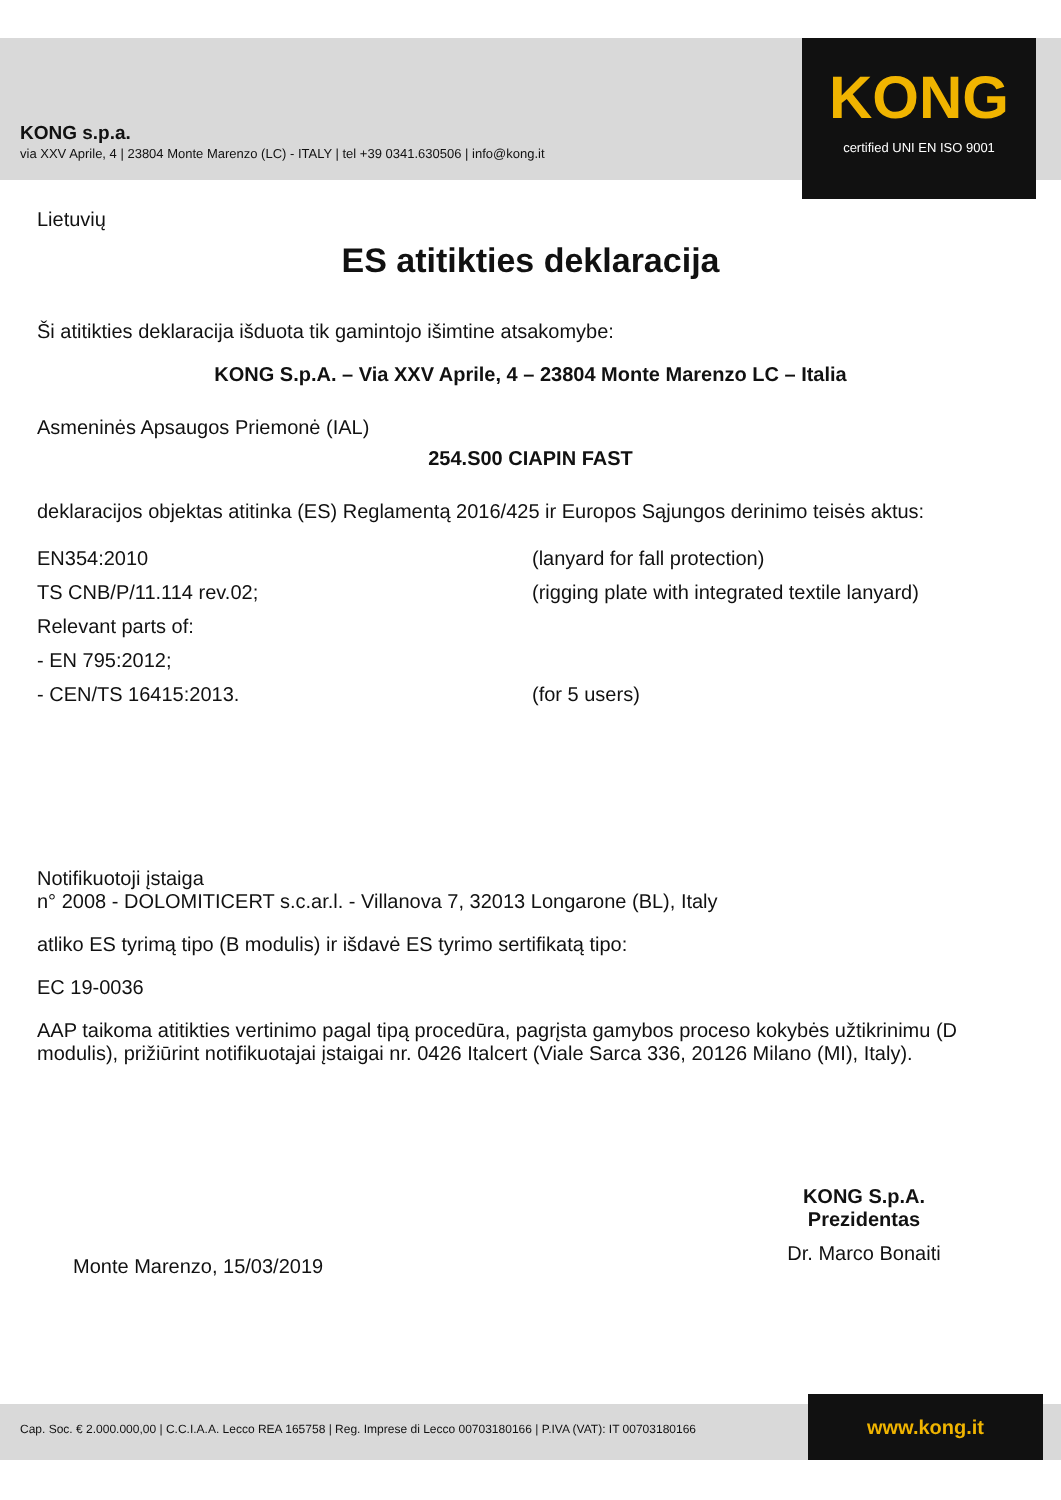KONG s.p.a.
via XXV Aprile, 4 | 23804 Monte Marenzo (LC) - ITALY | tel +39 0341.630506 | info@kong.it
KONG
certified UNI EN ISO 9001
Lietuvių
ES atitikties deklaracija
Ši atitikties deklaracija išduota tik gamintojo išimtine atsakomybe:
KONG S.p.A. – Via XXV Aprile, 4 – 23804 Monte Marenzo LC – Italia
Asmeninės Apsaugos Priemonė (IAL)
254.S00 CIAPIN FAST
deklaracijos objektas atitinka (ES) Reglamentą 2016/425 ir Europos Sąjungos derinimo teisės aktus:
EN354:2010 (lanyard for fall protection)
TS CNB/P/11.114 rev.02; (rigging plate with integrated textile lanyard)
Relevant parts of:
- EN 795:2012;
- CEN/TS 16415:2013. (for 5 users)
Notifikuotoji įstaiga
n° 2008 - DOLOMITICERT s.c.ar.l. - Villanova 7, 32013 Longarone (BL), Italy
atliko ES tyrimą tipo (B modulis) ir išdavė ES tyrimo sertifikatą tipo:
EC 19-0036
AAP taikoma atitikties vertinimo pagal tipą procedūra, pagrįsta gamybos proceso kokybės užtikrinimu (D modulis), prižiūrint notifikuotajai įstaigai nr. 0426 Italcert (Viale Sarca 336, 20126 Milano (MI), Italy).
Monte Marenzo, 15/03/2019
KONG S.p.A.
Prezidentas
Dr. Marco Bonaiti
Cap. Soc. € 2.000.000,00 | C.C.I.A.A. Lecco REA 165758 | Reg. Imprese di Lecco 00703180166 | P.IVA (VAT): IT 00703180166
www.kong.it